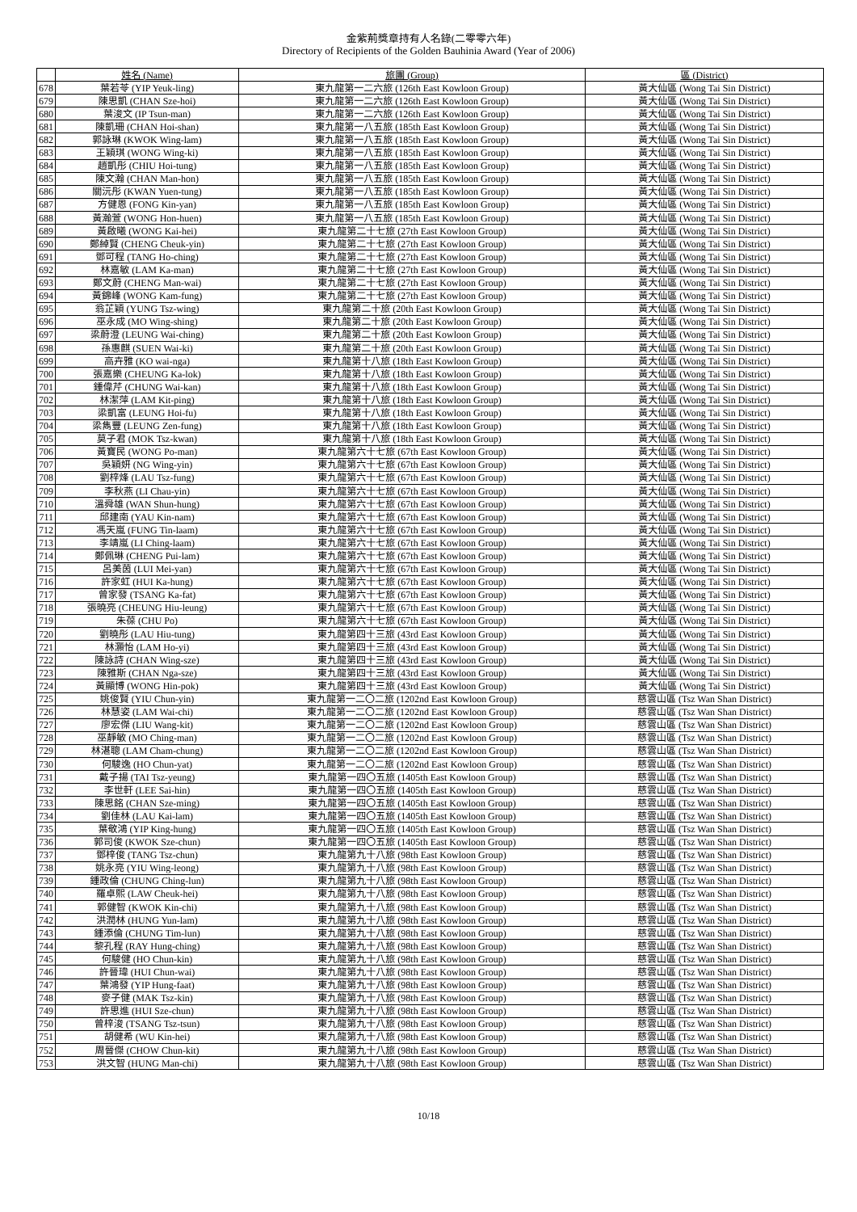金紫荊獎章持有人名錄(二零零六年)
Directory of Recipients of the Golden Bauhinia Award (Year of 2006)
| | 姓名 (Name) | 旅團 (Group) | 區 (District) |
| 678 | 葉若苓 (YIP Yeuk-ling) | 東九龍第一二六旅 (126th East Kowloon Group) | 黃大仙區 (Wong Tai Sin District) |
| 679 | 陳思凱 (CHAN Sze-hoi) | 東九龍第一二六旅 (126th East Kowloon Group) | 黃大仙區 (Wong Tai Sin District) |
| 680 | 葉浚文 (IP Tsun-man) | 東九龍第一二六旅 (126th East Kowloon Group) | 黃大仙區 (Wong Tai Sin District) |
| 681 | 陳凱珊 (CHAN Hoi-shan) | 東九龍第一八五旅 (185th East Kowloon Group) | 黃大仙區 (Wong Tai Sin District) |
| 682 | 郭詠琳 (KWOK Wing-lam) | 東九龍第一八五旅 (185th East Kowloon Group) | 黃大仙區 (Wong Tai Sin District) |
| 683 | 王穎琪 (WONG Wing-ki) | 東九龍第一八五旅 (185th East Kowloon Group) | 黃大仙區 (Wong Tai Sin District) |
| 684 | 趙凱彤 (CHIU Hoi-tung) | 東九龍第一八五旅 (185th East Kowloon Group) | 黃大仙區 (Wong Tai Sin District) |
| 685 | 陳文瀚 (CHAN Man-hon) | 東九龍第一八五旅 (185th East Kowloon Group) | 黃大仙區 (Wong Tai Sin District) |
| 686 | 關沅彤 (KWAN Yuen-tung) | 東九龍第一八五旅 (185th East Kowloon Group) | 黃大仙區 (Wong Tai Sin District) |
| 687 | 方健恩 (FONG Kin-yan) | 東九龍第一八五旅 (185th East Kowloon Group) | 黃大仙區 (Wong Tai Sin District) |
| 688 | 黃瀚萱 (WONG Hon-huen) | 東九龍第一八五旅 (185th East Kowloon Group) | 黃大仙區 (Wong Tai Sin District) |
| 689 | 黃啟曦 (WONG Kai-hei) | 東九龍第二十七旅 (27th East Kowloon Group) | 黃大仙區 (Wong Tai Sin District) |
| 690 | 鄭綽賢 (CHENG Cheuk-yin) | 東九龍第二十七旅 (27th East Kowloon Group) | 黃大仙區 (Wong Tai Sin District) |
| 691 | 鄧可程 (TANG Ho-ching) | 東九龍第二十七旅 (27th East Kowloon Group) | 黃大仙區 (Wong Tai Sin District) |
| 692 | 林嘉敏 (LAM Ka-man) | 東九龍第二十七旅 (27th East Kowloon Group) | 黃大仙區 (Wong Tai Sin District) |
| 693 | 鄭文蔚 (CHENG Man-wai) | 東九龍第二十七旅 (27th East Kowloon Group) | 黃大仙區 (Wong Tai Sin District) |
| 694 | 黃錦峰 (WONG Kam-fung) | 東九龍第二十七旅 (27th East Kowloon Group) | 黃大仙區 (Wong Tai Sin District) |
| 695 | 翁芷穎 (YUNG Tsz-wing) | 東九龍第二十旅 (20th East Kowloon Group) | 黃大仙區 (Wong Tai Sin District) |
| 696 | 巫永成 (MO Wing-shing) | 東九龍第二十旅 (20th East Kowloon Group) | 黃大仙區 (Wong Tai Sin District) |
| 697 | 梁蔚澄 (LEUNG Wai-ching) | 東九龍第二十旅 (20th East Kowloon Group) | 黃大仙區 (Wong Tai Sin District) |
| 698 | 孫惠麒 (SUEN Wai-ki) | 東九龍第二十旅 (20th East Kowloon Group) | 黃大仙區 (Wong Tai Sin District) |
| 699 | 高卉雅 (KO wai-nga) | 東九龍第十八旅 (18th East Kowloon Group) | 黃大仙區 (Wong Tai Sin District) |
| 700 | 張嘉樂 (CHEUNG Ka-lok) | 東九龍第十八旅 (18th East Kowloon Group) | 黃大仙區 (Wong Tai Sin District) |
| 701 | 鍾偉芹 (CHUNG Wai-kan) | 東九龍第十八旅 (18th East Kowloon Group) | 黃大仙區 (Wong Tai Sin District) |
| 702 | 林潔萍 (LAM Kit-ping) | 東九龍第十八旅 (18th East Kowloon Group) | 黃大仙區 (Wong Tai Sin District) |
| 703 | 梁凱富 (LEUNG Hoi-fu) | 東九龍第十八旅 (18th East Kowloon Group) | 黃大仙區 (Wong Tai Sin District) |
| 704 | 梁雋豐 (LEUNG Zen-fung) | 東九龍第十八旅 (18th East Kowloon Group) | 黃大仙區 (Wong Tai Sin District) |
| 705 | 莫子君 (MOK Tsz-kwan) | 東九龍第十八旅 (18th East Kowloon Group) | 黃大仙區 (Wong Tai Sin District) |
| 706 | 黃寶民 (WONG Po-man) | 東九龍第六十七旅 (67th East Kowloon Group) | 黃大仙區 (Wong Tai Sin District) |
| 707 | 吳穎妍 (NG Wing-yin) | 東九龍第六十七旅 (67th East Kowloon Group) | 黃大仙區 (Wong Tai Sin District) |
| 708 | 劉梓烽 (LAU Tsz-fung) | 東九龍第六十七旅 (67th East Kowloon Group) | 黃大仙區 (Wong Tai Sin District) |
| 709 | 李秋燕 (LI Chau-yin) | 東九龍第六十七旅 (67th East Kowloon Group) | 黃大仙區 (Wong Tai Sin District) |
| 710 | 溫舜雄 (WAN Shun-hung) | 東九龍第六十七旅 (67th East Kowloon Group) | 黃大仙區 (Wong Tai Sin District) |
| 711 | 邱建南 (YAU Kin-nam) | 東九龍第六十七旅 (67th East Kowloon Group) | 黃大仙區 (Wong Tai Sin District) |
| 712 | 馮天嵐 (FUNG Tin-laam) | 東九龍第六十七旅 (67th East Kowloon Group) | 黃大仙區 (Wong Tai Sin District) |
| 713 | 李靖嵐 (LI Ching-laam) | 東九龍第六十七旅 (67th East Kowloon Group) | 黃大仙區 (Wong Tai Sin District) |
| 714 | 鄭佩琳 (CHENG Pui-lam) | 東九龍第六十七旅 (67th East Kowloon Group) | 黃大仙區 (Wong Tai Sin District) |
| 715 | 呂美茵 (LUI Mei-yan) | 東九龍第六十七旅 (67th East Kowloon Group) | 黃大仙區 (Wong Tai Sin District) |
| 716 | 許家虹 (HUI Ka-hung) | 東九龍第六十七旅 (67th East Kowloon Group) | 黃大仙區 (Wong Tai Sin District) |
| 717 | 曾家發 (TSANG Ka-fat) | 東九龍第六十七旅 (67th East Kowloon Group) | 黃大仙區 (Wong Tai Sin District) |
| 718 | 張曉亮 (CHEUNG Hiu-leung) | 東九龍第六十七旅 (67th East Kowloon Group) | 黃大仙區 (Wong Tai Sin District) |
| 719 | 朱葆 (CHU Po) | 東九龍第六十七旅 (67th East Kowloon Group) | 黃大仙區 (Wong Tai Sin District) |
| 720 | 劉曉彤 (LAU Hiu-tung) | 東九龍第四十三旅 (43rd East Kowloon Group) | 黃大仙區 (Wong Tai Sin District) |
| 721 | 林灝怡 (LAM Ho-yi) | 東九龍第四十三旅 (43rd East Kowloon Group) | 黃大仙區 (Wong Tai Sin District) |
| 722 | 陳詠詩 (CHAN Wing-sze) | 東九龍第四十三旅 (43rd East Kowloon Group) | 黃大仙區 (Wong Tai Sin District) |
| 723 | 陳雅斯 (CHAN Nga-sze) | 東九龍第四十三旅 (43rd East Kowloon Group) | 黃大仙區 (Wong Tai Sin District) |
| 724 | 黃顯博 (WONG Hin-pok) | 東九龍第四十三旅 (43rd East Kowloon Group) | 黃大仙區 (Wong Tai Sin District) |
| 725 | 姚俊賢 (YIU Chun-yin) | 東九龍第一二〇二旅 (1202nd East Kowloon Group) | 慈雲山區 (Tsz Wan Shan District) |
| 726 | 林慧姿 (LAM Wai-chi) | 東九龍第一二〇二旅 (1202nd East Kowloon Group) | 慈雲山區 (Tsz Wan Shan District) |
| 727 | 廖宏傑 (LIU Wang-kit) | 東九龍第一二〇二旅 (1202nd East Kowloon Group) | 慈雲山區 (Tsz Wan Shan District) |
| 728 | 巫靜敏 (MO Ching-man) | 東九龍第一二〇二旅 (1202nd East Kowloon Group) | 慈雲山區 (Tsz Wan Shan District) |
| 729 | 林湛聰 (LAM Cham-chung) | 東九龍第一二〇二旅 (1202nd East Kowloon Group) | 慈雲山區 (Tsz Wan Shan District) |
| 730 | 何駿逸 (HO Chun-yat) | 東九龍第一二〇二旅 (1202nd East Kowloon Group) | 慈雲山區 (Tsz Wan Shan District) |
| 731 | 戴子揚 (TAI Tsz-yeung) | 東九龍第一四〇五旅 (1405th East Kowloon Group) | 慈雲山區 (Tsz Wan Shan District) |
| 732 | 李世軒 (LEE Sai-hin) | 東九龍第一四〇五旅 (1405th East Kowloon Group) | 慈雲山區 (Tsz Wan Shan District) |
| 733 | 陳思銘 (CHAN Sze-ming) | 東九龍第一四〇五旅 (1405th East Kowloon Group) | 慈雲山區 (Tsz Wan Shan District) |
| 734 | 劉佳林 (LAU Kai-lam) | 東九龍第一四〇五旅 (1405th East Kowloon Group) | 慈雲山區 (Tsz Wan Shan District) |
| 735 | 葉敬鴻 (YIP King-hung) | 東九龍第一四〇五旅 (1405th East Kowloon Group) | 慈雲山區 (Tsz Wan Shan District) |
| 736 | 郭司俊 (KWOK Sze-chun) | 東九龍第一四〇五旅 (1405th East Kowloon Group) | 慈雲山區 (Tsz Wan Shan District) |
| 737 | 鄧梓俊 (TANG Tsz-chun) | 東九龍第九十八旅 (98th East Kowloon Group) | 慈雲山區 (Tsz Wan Shan District) |
| 738 | 姚永亮 (YIU Wing-leong) | 東九龍第九十八旅 (98th East Kowloon Group) | 慈雲山區 (Tsz Wan Shan District) |
| 739 | 鍾政倫 (CHUNG Ching-lun) | 東九龍第九十八旅 (98th East Kowloon Group) | 慈雲山區 (Tsz Wan Shan District) |
| 740 | 羅卓熙 (LAW Cheuk-hei) | 東九龍第九十八旅 (98th East Kowloon Group) | 慈雲山區 (Tsz Wan Shan District) |
| 741 | 郭健智 (KWOK Kin-chi) | 東九龍第九十八旅 (98th East Kowloon Group) | 慈雲山區 (Tsz Wan Shan District) |
| 742 | 洪潤林 (HUNG Yun-lam) | 東九龍第九十八旅 (98th East Kowloon Group) | 慈雲山區 (Tsz Wan Shan District) |
| 743 | 鍾添倫 (CHUNG Tim-lun) | 東九龍第九十八旅 (98th East Kowloon Group) | 慈雲山區 (Tsz Wan Shan District) |
| 744 | 黎孔程 (RAY Hung-ching) | 東九龍第九十八旅 (98th East Kowloon Group) | 慈雲山區 (Tsz Wan Shan District) |
| 745 | 何駿健 (HO Chun-kin) | 東九龍第九十八旅 (98th East Kowloon Group) | 慈雲山區 (Tsz Wan Shan District) |
| 746 | 許晉瑋 (HUI Chun-wai) | 東九龍第九十八旅 (98th East Kowloon Group) | 慈雲山區 (Tsz Wan Shan District) |
| 747 | 葉鴻發 (YIP Hung-faat) | 東九龍第九十八旅 (98th East Kowloon Group) | 慈雲山區 (Tsz Wan Shan District) |
| 748 | 麥子健 (MAK Tsz-kin) | 東九龍第九十八旅 (98th East Kowloon Group) | 慈雲山區 (Tsz Wan Shan District) |
| 749 | 許思進 (HUI Sze-chun) | 東九龍第九十八旅 (98th East Kowloon Group) | 慈雲山區 (Tsz Wan Shan District) |
| 750 | 曾梓浚 (TSANG Tsz-tsun) | 東九龍第九十八旅 (98th East Kowloon Group) | 慈雲山區 (Tsz Wan Shan District) |
| 751 | 胡健希 (WU Kin-hei) | 東九龍第九十八旅 (98th East Kowloon Group) | 慈雲山區 (Tsz Wan Shan District) |
| 752 | 周晉傑 (CHOW Chun-kit) | 東九龍第九十八旅 (98th East Kowloon Group) | 慈雲山區 (Tsz Wan Shan District) |
| 753 | 洪文智 (HUNG Man-chi) | 東九龍第九十八旅 (98th East Kowloon Group) | 慈雲山區 (Tsz Wan Shan District) |
10/18